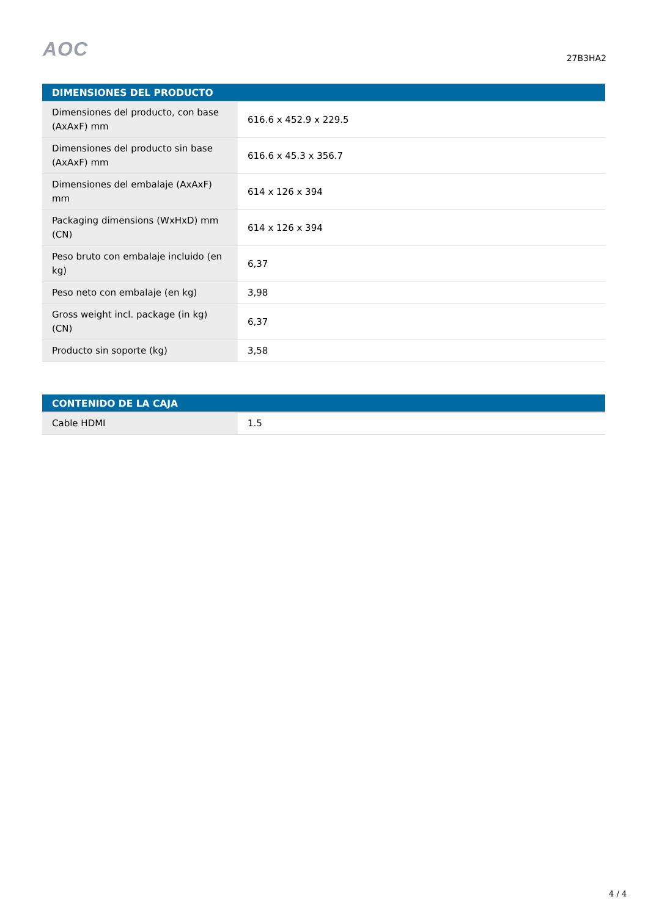AOC
27B3HA2
| DIMENSIONES DEL PRODUCTO | |
| --- | --- |
| Dimensiones del producto, con base (AxAxF) mm | 616.6 x 452.9 x 229.5 |
| Dimensiones del producto sin base (AxAxF) mm | 616.6 x 45.3 x 356.7 |
| Dimensiones del embalaje (AxAxF) mm | 614 x 126 x 394 |
| Packaging dimensions (WxHxD) mm (CN) | 614 x 126 x 394 |
| Peso bruto con embalaje incluido (en kg) | 6,37 |
| Peso neto con embalaje (en kg) | 3,98 |
| Gross weight incl. package (in kg) (CN) | 6,37 |
| Producto sin soporte (kg) | 3,58 |
| CONTENIDO DE LA CAJA | |
| --- | --- |
| Cable HDMI | 1.5 |
4 / 4